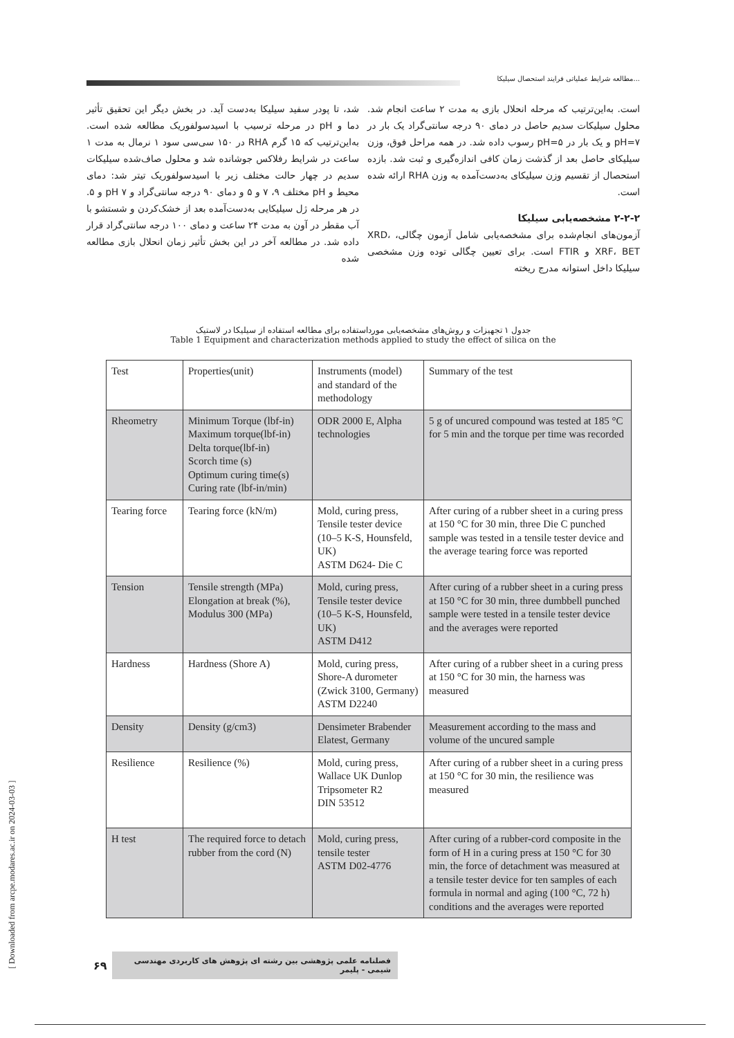مطالعه شرایط عملیاتی فرایند استحصال سیلیکا...
شد، تا پودر سفید سیلیکا به‌دست آید. در بخش دیگر این تحقیق تأثیر دما و pH در مرحله ترسیب با اسیدسولفوریک مطالعه شده است. به‌این‌ترتیب که ۱۵ گرم RHA در ۱۵۰ سی‌سی سود ۱ نرمال به مدت ۱ ساعت در شرایط رفلاکس جوشانده شد و محلول صاف‌شده سیلیکات سدیم در چهار حالت مختلف زیر با اسیدسولفوریک تیتر شد: دمای محیط و pH مختلف ۹، ۷ و ۵ و دمای ۹۰ درجه سانتی‌گراد و pH ۷ و ۵. در هر مرحله ژل سیلیکایی به‌دست‌آمده بعد از خشک‌کردن و شستشو با آب مقطر در آون به مدت ۲۴ ساعت و دمای ۱۰۰ درجه سانتی‌گراد قرار داده شد. در مطالعه آخر در این بخش تأثیر زمان انحلال بازی مطالعه شده
است. به‌این‌ترتیب که مرحله انحلال بازی به مدت ۲ ساعت انجام شد. محلول سیلیکات سدیم حاصل در دمای ۹۰ درجه سانتی‌گراد یک بار در pH=۷ و یک بار در pH=۵ رسوب داده شد. در همه مراحل فوق، وزن سیلیکای حاصل بعد از گذشت زمان کافی اندازه‌گیری و ثبت شد. بازده استحصال از تقسیم وزن سیلیکای به‌دست‌آمده به وزن RHA ارائه شده است.
۲-۲-۲ مشخصه‌یابی سیلیکا
آزمون‌های انجام‌شده برای مشخصه‌یابی شامل آزمون چگالی، XRD، XRF، BET و FTIR است. برای تعیین چگالی توده وزن مشخصی سیلیکا داخل استوانه مدرج ریخته
جدول ۱ تجهیزات و روش‌های مشخصه‌یابی مورداستفاده برای مطالعه استفاده از سیلیکا در لاستیک
Table 1 Equipment and characterization methods applied to study the effect of silica on the
| Test | Properties(unit) | Instruments (model) and standard of the methodology | Summary of the test |
| --- | --- | --- | --- |
| Rheometry | Minimum Torque (lbf-in) Maximum torque(lbf-in) Delta torque(lbf-in) Scorch time (s) Optimum curing time(s) Curing rate (lbf-in/min) | ODR 2000 E, Alpha technologies | 5 g of uncured compound was tested at 185 °C for 5 min and the torque per time was recorded |
| Tearing force | Tearing force (kN/m) | Mold, curing press, Tensile tester device (10–5 K-S, Hounsfeld, UK) ASTM D624- Die C | After curing of a rubber sheet in a curing press at 150 °C for 30 min, three Die C punched sample was tested in a tensile tester device and the average tearing force was reported |
| Tension | Tensile strength (MPa) Elongation at break (%), Modulus 300 (MPa) | Mold, curing press, Tensile tester device (10–5 K-S, Hounsfeld, UK) ASTM D412 | After curing of a rubber sheet in a curing press at 150 °C for 30 min, three dumbbell punched sample were tested in a tensile tester device and the averages were reported |
| Hardness | Hardness (Shore A) | Mold, curing press, Shore-A durometer (Zwick 3100, Germany) ASTM D2240 | After curing of a rubber sheet in a curing press at 150 °C for 30 min, the harness was measured |
| Density | Density (g/cm3) | Densimeter Brabender Elatest, Germany | Measurement according to the mass and volume of the uncured sample |
| Resilience | Resilience (%) | Mold, curing press, Wallace UK Dunlop Tripsometer R2 DIN 53512 | After curing of a rubber sheet in a curing press at 150 °C for 30 min, the resilience was measured |
| H test | The required force to detach rubber from the cord (N) | Mold, curing press, tensile tester ASTM D02-4776 | After curing of a rubber-cord composite in the form of H in a curing press at 150 °C for 30 min, the force of detachment was measured at a tensile tester device for ten samples of each formula in normal and aging (100 °C, 72 h) conditions and the averages were reported |
فصلنامه علمی پژوهشی بین رشته ای پژوهش های کاربردی مهندسی شیمی - پلیمر ۶۹
[ Downloaded from arcpe.modares.ac.ir on 2024-03-03 ]